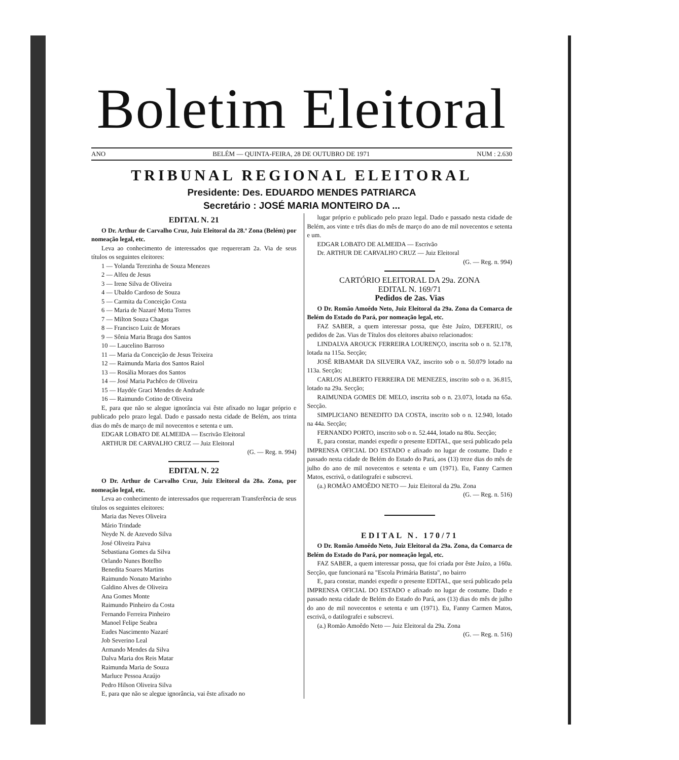Boletim Eleitoral
ANO BELÉM — QUINTA-FEIRA, 28 DE OUTUBRO DE 1971 NUM : 2.630
TRIBUNAL REGIONAL ELEITORAL
Presidente: Des. EDUARDO MENDES PATRIARCA
Secretário : JOSÉ MARIA MONTEIRO DA ...
EDITAL N. 21
O Dr. Arthur de Carvalho Cruz, Juiz Eleitoral da 28.ª Zona (Belém) por nomeação legal, etc.
Leva ao conhecimento de interessados que requereram 2a. Via de seus títulos os seguintes eleitores:
1 — Yolanda Terezinha de Souza Menezes
2 — Alfeu de Jesus
3 — Irene Silva de Oliveira
4 — Ubaldo Cardoso de Souza
5 — Carmita da Conceição Costa
6 — Maria de Nazaré Motta Torres
7 — Milton Souza Chagas
8 — Francisco Luiz de Moraes
9 — Sônia Maria Braga dos Santos
10 — Laucelino Barroso
11 — Maria da Conceição de Jesus Teixeira
12 — Raimunda Maria dos Santos Raiol
13 — Rosália Moraes dos Santos
14 — José Maria Pachêco de Oliveira
15 — Haydée Graci Mendes de Andrade
16 — Raimundo Cotino de Oliveira
E, para que não se alegue ignorância vai êste afixado no lugar próprio e publicado pelo prazo legal. Dado e passado nesta cidade de Belém, aos trinta dias do mês de março de mil novecentos e setenta e um.
EDGAR LOBATO DE ALMEIDA — Escrivão Eleitoral
ARTHUR DE CARVALHO CRUZ — Juiz Eleitoral
(G. — Reg. n. 994)
EDITAL N. 22
O Dr. Arthur de Carvalho Cruz, Juiz Eleitoral da 28a. Zona, por nomeação legal, etc.
Leva ao conhecimento de interessados que requereram Transferência de seus títulos os seguintes eleitores:
Maria das Neves Oliveira
Mário Trindade
Neyde N. de Azevedo Silva
José Oliveira Paiva
Sebastiana Gomes da Silva
Orlando Nunes Botelho
Benedita Soares Martins
Raimundo Nonato Marinho
Galdino Alves de Oliveira
Ana Gomes Monte
Raimundo Pinheiro da Costa
Fernando Ferreira Pinheiro
Manoel Felipe Seabra
Eudes Nascimento Nazaré
Job Severino Leal
Armando Mendes da Silva
Dalva Maria dos Reis Matar
Raimunda Maria de Souza
Marluce Pessoa Araújo
Pedro Hilson Oliveira Silva
E, para que não se alegue ignorância, vai êste afixado no
lugar próprio e publicado pelo prazo legal. Dado e passado nesta cidade de Belém, aos vinte e três dias do mês de março do ano de mil novecentos e setenta e um.
EDGAR LOBATO DE ALMEIDA — Escrivão
Dr. ARTHUR DE CARVALHO CRUZ — Juiz Eleitoral
(G. — Reg. n. 994)
CARTÓRIO ELEITORAL DA 29a. ZONA
EDITAL N. 169/71
Pedidos de 2as. Vias
O Dr. Romão Amoêdo Neto, Juiz Eleitoral da 29a. Zona da Comarca de Belém do Estado do Pará, por nomeação legal, etc.
FAZ SABER, a quem interessar possa, que êste Juízo, DEFERIU, os pedidos de 2as. Vias de Títulos dos eleitores abaixo relacionados:
LINDALVA AROUCK FERREIRA LOURENÇO, inscrita sob o n. 52.178, lotada na 115a. Secção;
JOSÉ RIBAMAR DA SILVEIRA VAZ, inscrito sob o n. 50.079 lotado na 113a. Secção;
CARLOS ALBERTO FERREIRA DE MENEZES, inscrito sob o n. 36.815, lotado na 29a. Secção;
RAIMUNDA GOMES DE MELO, inscrita sob o n. 23.073, lotada na 65a. Secção.
SIMPLICIANO BENEDITO DA COSTA, inscrito sob o n. 12.940, lotado na 44a. Secção;
FERNANDO PORTO, inscrito sob o n. 52.444, lotado na 80a. Secção;
E, para constar, mandei expedir o presente EDITAL, que será publicado pela IMPRENSA OFICIAL DO ESTADO e afixado no lugar de costume. Dado e passado nesta cidade de Belém do Estado do Pará, aos (13) treze dias do mês de julho do ano de mil novecentos e setenta e um (1971). Eu, Fanny Carmen Matos, escrivã, o datilografei e subscrevi.
(a.) ROMÃO AMOÊDO NETO — Juiz Eleitoral da 29a. Zona
(G. — Reg. n. 516)
EDITAL N. 170/71
O Dr. Romão Amoêdo Neto, Juiz Eleitoral da 29a. Zona, da Comarca de Belém do Estado do Pará, por nomeação legal, etc.
FAZ SABER, a quem interessar possa, que foi criada por êste Juízo, a 160a. Secção, que funcionará na "Escola Primária Batista", no bairro
E, para constar, mandei expedir o presente EDITAL, que será publicado pela IMPRENSA OFICIAL DO ESTADO e afixado no lugar de costume. Dado e passado nesta cidade de Belém do Estado do Pará, aos (13) dias do mês de julho do ano de mil novecentos e setenta e um (1971). Eu, Fanny Carmen Matos, escrivã, o datilografei e subscrevi.
(a.) Romão Amoêdo Neto — Juiz Eleitoral da 29a. Zona
(G. — Reg. n. 516)